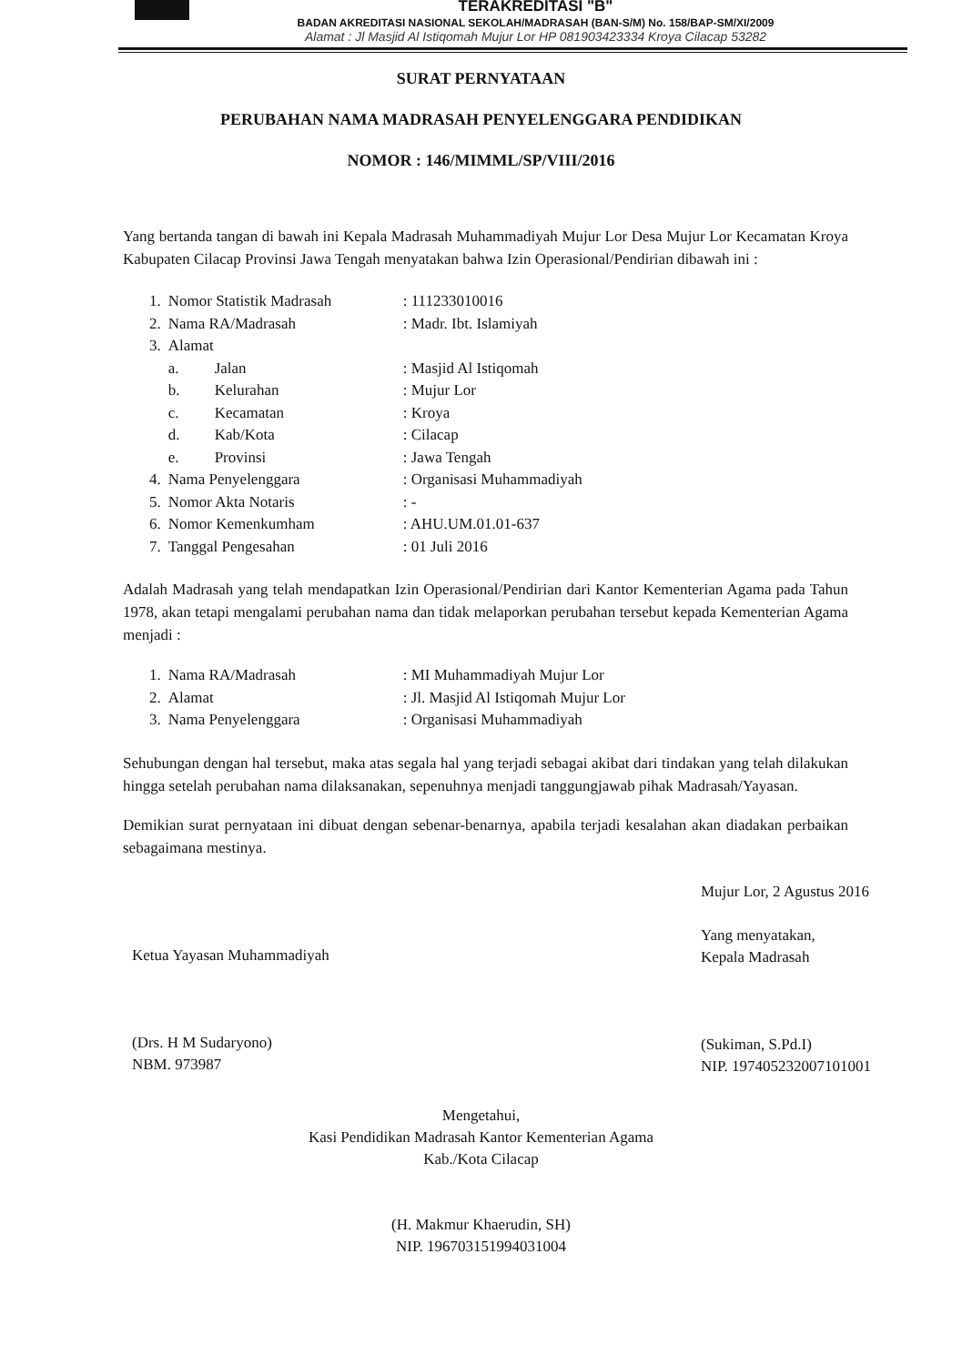TERAKREDITASI "B"
BADAN AKREDITASI NASIONAL SEKOLAH/MADRASAH (BAN-S/M) No. 158/BAP-SM/XI/2009
Alamat : Jl Masjid Al Istiqomah Mujur Lor HP 081903423334 Kroya Cilacap 53282
SURAT PERNYATAAN
PERUBAHAN NAMA MADRASAH PENYELENGGARA PENDIDIKAN
NOMOR : 146/MIMML/SP/VIII/2016
Yang bertanda tangan di bawah ini Kepala Madrasah Muhammadiyah Mujur Lor Desa Mujur Lor Kecamatan Kroya Kabupaten Cilacap Provinsi Jawa Tengah menyatakan bahwa Izin Operasional/Pendirian dibawah ini :
| 1. | Nomor Statistik Madrasah | | : 111233010016 |
| 2. | Nama RA/Madrasah | | : Madr. Ibt. Islamiyah |
| 3. | Alamat | | |
| | a. | Jalan | : Masjid Al Istiqomah |
| | b. | Kelurahan | : Mujur Lor |
| | c. | Kecamatan | : Kroya |
| | d. | Kab/Kota | : Cilacap |
| | e. | Provinsi | : Jawa Tengah |
| 4. | Nama Penyelenggara | | : Organisasi Muhammadiyah |
| 5. | Nomor Akta Notaris | | : - |
| 6. | Nomor Kemenkumham | | : AHU.UM.01.01-637 |
| 7. | Tanggal Pengesahan | | : 01 Juli 2016 |
Adalah Madrasah yang telah mendapatkan Izin Operasional/Pendirian dari Kantor Kementerian Agama pada Tahun 1978, akan tetapi mengalami perubahan nama dan tidak melaporkan perubahan tersebut kepada Kementerian Agama menjadi :
| 1. | Nama RA/Madrasah | : MI Muhammadiyah Mujur Lor |
| 2. | Alamat | : Jl. Masjid Al Istiqomah Mujur Lor |
| 3. | Nama Penyelenggara | : Organisasi Muhammadiyah |
Sehubungan dengan hal tersebut, maka atas segala hal yang terjadi sebagai akibat dari tindakan yang telah dilakukan hingga setelah perubahan nama dilaksanakan, sepenuhnya menjadi tanggungjawab pihak Madrasah/Yayasan.
Demikian surat pernyataan ini dibuat dengan sebenar-benarnya, apabila terjadi kesalahan akan diadakan perbaikan sebagaimana mestinya.
Ketua Yayasan Muhammadiyah
(Drs. H M Sudaryono)
NBM. 973987
Mujur Lor, 2 Agustus 2016
Yang menyatakan,
Kepala Madrasah
(Sukiman, S.Pd.I)
NIP. 197405232007101001
Mengetahui,
Kasi Pendidikan Madrasah Kantor Kementerian Agama
Kab./Kota Cilacap
(H. Makmur Khaerudin, SH)
NIP. 196703151994031004